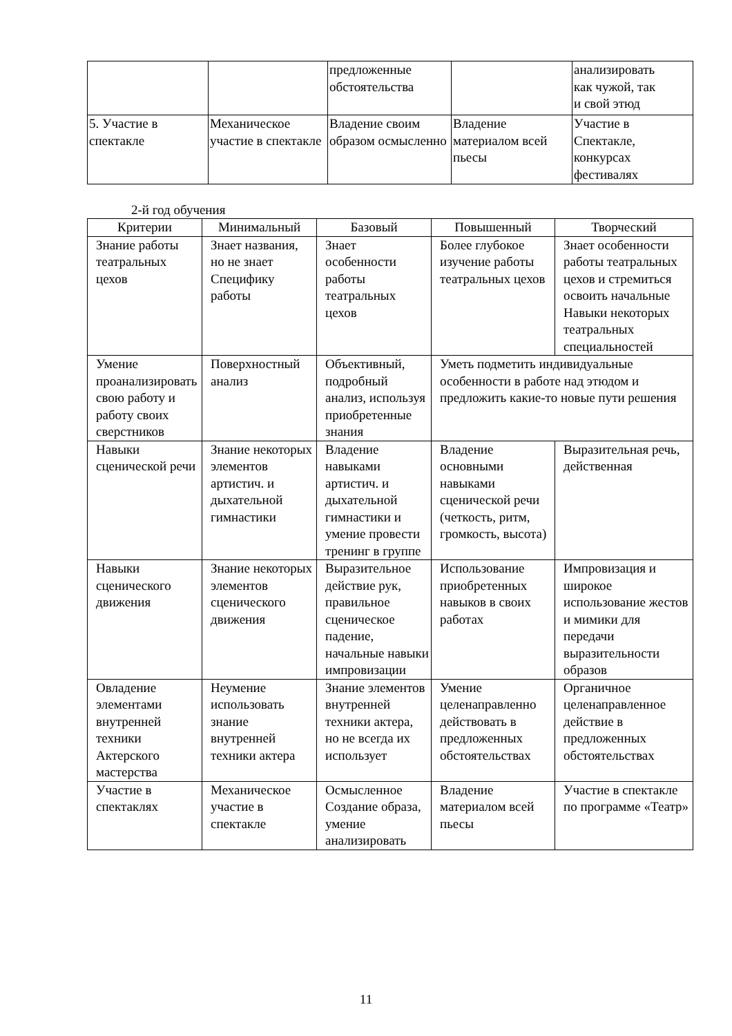| | | предложенные обстоятельства | | анализировать как чужой, так и свой этюд |
| 5. Участие в спектакле | Механическое участие в спектакле | Владение своим образом осмысленно | Владение материалом всей пьесы | Участие в Спектакле, конкурсах фестивалях |
2-й год обучения
| Критерии | Минимальный | Базовый | Повышенный | Творческий |
| --- | --- | --- | --- | --- |
| Знание работы театральных цехов | Знает названия, но не знает Специфику работы | Знает особенности работы театральных цехов | Более глубокое изучение работы театральных цехов | Знает особенности работы театральных цехов и стремиться освоить начальные Навыки некоторых театральных специальностей |
| Умение проанализировать свою работу и работу своих сверстников | Поверхностный анализ | Объективный, подробный анализ, используя приобретенные знания | Уметь подметить индивидуальные особенности в работе над этюдом и предложить какие-то новые пути решения | |
| Навыки сценической речи | Знание некоторых элементов артистич. и дыхательной гимнастики | Владение навыками артистич. и дыхательной гимнастики и умение провести тренинг в группе | Владение основными навыками сценической речи (четкость, ритм, громкость, высота) | Выразительная речь, действенная |
| Навыки сценического движения | Знание некоторых элементов сценического движения | Выразительное действие рук, правильное сценическое падение, начальные навыки импровизации | Использование приобретенных навыков в своих работах | Импровизация и широкое использование жестов и мимики для передачи выразительности образов |
| Овладение элементами внутренней техники Актерского мастерства | Неумение использовать знание внутренней техники актера | Знание элементов внутренней техники актера, но не всегда их использует | Умение целенаправленно действовать в предложенных обстоятельствах | Органичное целенаправленное действие в предложенных обстоятельствах |
| Участие в спектаклях | Механическое участие в спектакле | Осмысленное Создание образа, умение анализировать | Владение материалом всей пьесы | Участие в спектакле по программе «Театр» |
11